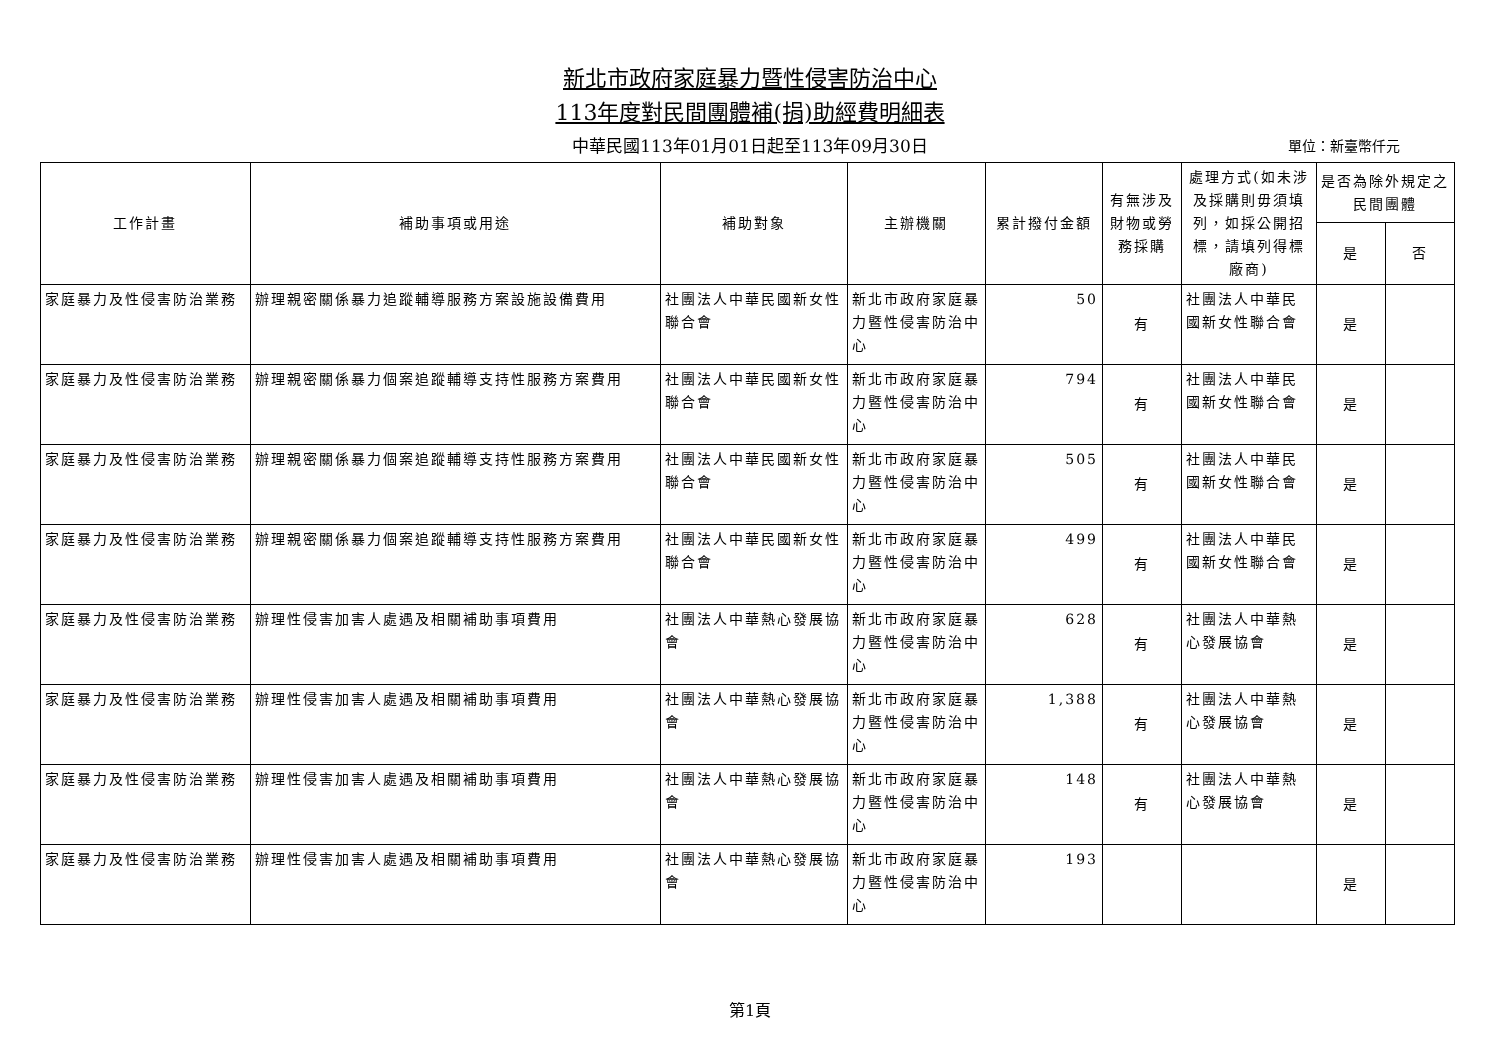新北市政府家庭暴力暨性侵害防治中心
113年度對民間團體補(捐)助經費明細表
中華民國113年01月01日起至113年09月30日 單位：新臺幣仟元
| 工作計畫 | 補助事項或用途 | 補助對象 | 主辦機關 | 累計撥付金額 | 有無涉及財物或勞務採購 | 處理方式(如未涉及採購則毋須填列，如採公開招標，請填列得標廠商) | 是否為除外規定之民間團體 | |
| --- | --- | --- | --- | --- | --- | --- | --- | --- |
| | | | | | | | 是 | 否 |
| 家庭暴力及性侵害防治業務 | 辦理親密關係暴力追蹤輔導服務方案設施設備費用 | 社團法人中華民國新女性聯合會 | 新北市政府家庭暴力暨性侵害防治中心 | 50 | 有 | 社團法人中華民國新女性聯合會 | 是 | |
| 家庭暴力及性侵害防治業務 | 辦理親密關係暴力個案追蹤輔導支持性服務方案費用 | 社團法人中華民國新女性聯合會 | 新北市政府家庭暴力暨性侵害防治中心 | 794 | 有 | 社團法人中華民國新女性聯合會 | 是 | |
| 家庭暴力及性侵害防治業務 | 辦理親密關係暴力個案追蹤輔導支持性服務方案費用 | 社團法人中華民國新女性聯合會 | 新北市政府家庭暴力暨性侵害防治中心 | 505 | 有 | 社團法人中華民國新女性聯合會 | 是 | |
| 家庭暴力及性侵害防治業務 | 辦理親密關係暴力個案追蹤輔導支持性服務方案費用 | 社團法人中華民國新女性聯合會 | 新北市政府家庭暴力暨性侵害防治中心 | 499 | 有 | 社團法人中華民國新女性聯合會 | 是 | |
| 家庭暴力及性侵害防治業務 | 辦理性侵害加害人處遇及相關補助事項費用 | 社團法人中華熱心發展協會 | 新北市政府家庭暴力暨性侵害防治中心 | 628 | 有 | 社團法人中華熱心發展協會 | 是 | |
| 家庭暴力及性侵害防治業務 | 辦理性侵害加害人處遇及相關補助事項費用 | 社團法人中華熱心發展協會 | 新北市政府家庭暴力暨性侵害防治中心 | 1,388 | 有 | 社團法人中華熱心發展協會 | 是 | |
| 家庭暴力及性侵害防治業務 | 辦理性侵害加害人處遇及相關補助事項費用 | 社團法人中華熱心發展協會 | 新北市政府家庭暴力暨性侵害防治中心 | 148 | 有 | 社團法人中華熱心發展協會 | 是 | |
| 家庭暴力及性侵害防治業務 | 辦理性侵害加害人處遇及相關補助事項費用 | 社團法人中華熱心發展協會 | 新北市政府家庭暴力暨性侵害防治中心 | 193 | | | 是 | |
第1頁